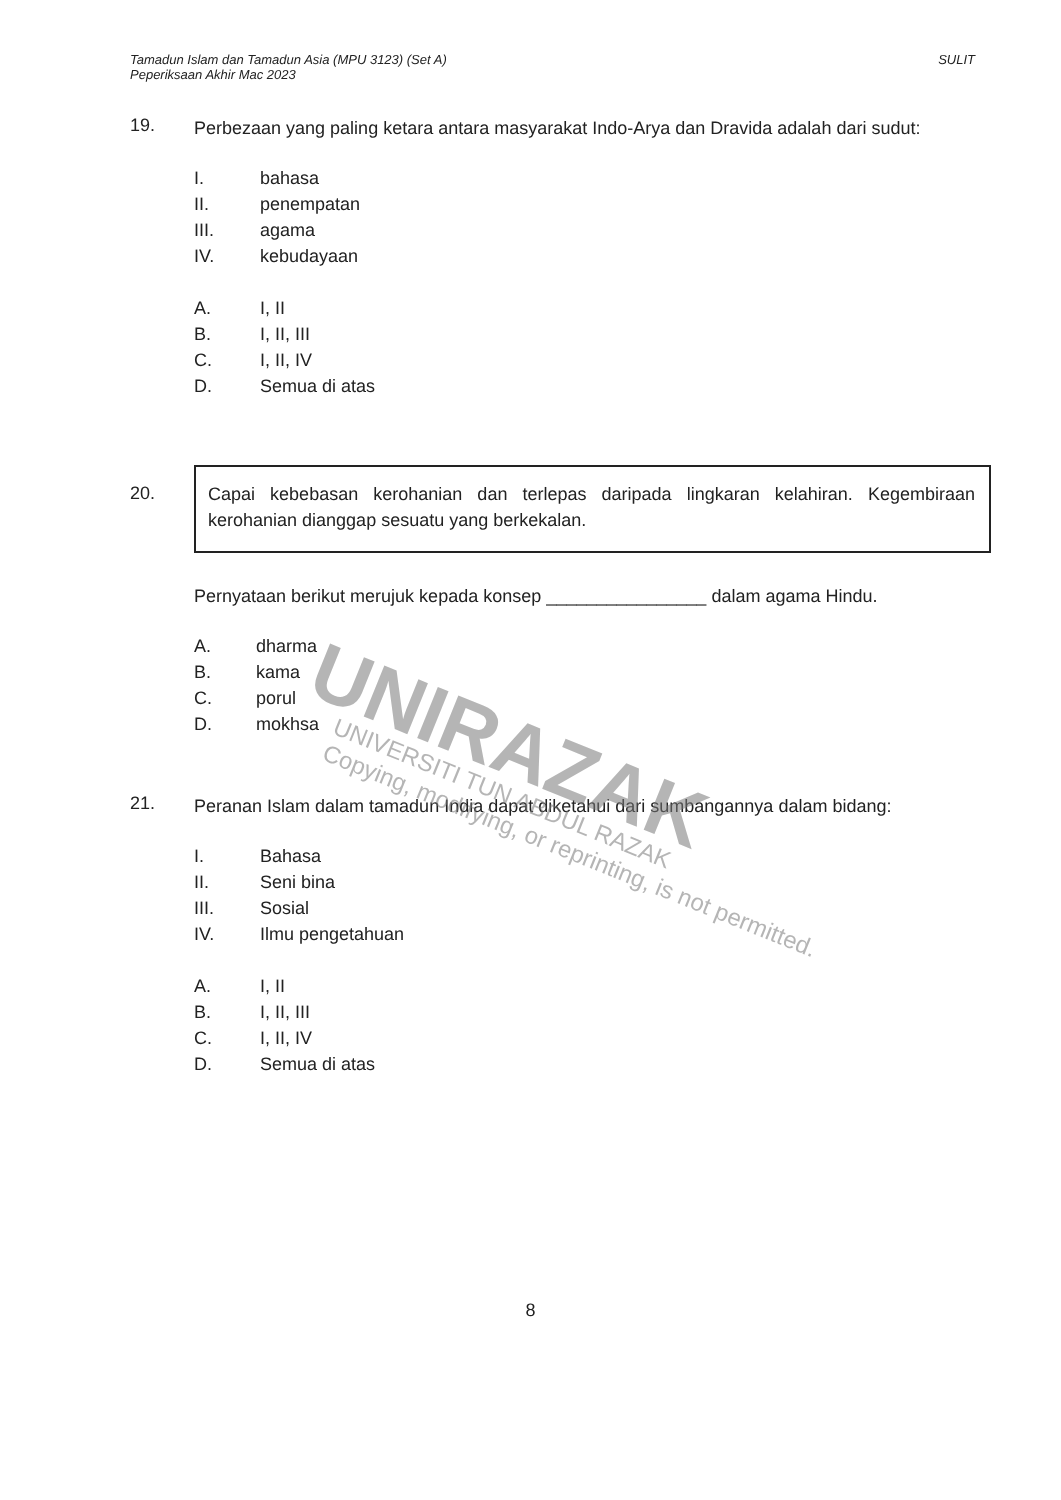Tamadun Islam dan Tamadun Asia (MPU 3123) (Set A)
Peperiksaan Akhir Mac 2023
SULIT
19.
Perbezaan yang paling ketara antara masyarakat Indo-Arya dan Dravida adalah dari sudut:
I. bahasa
II. penempatan
III. agama
IV. kebudayaan
A. I, II
B. I, II, III
C. I, II, IV
D. Semua di atas
20.
Capai kebebasan kerohanian dan terlepas daripada lingkaran kelahiran. Kegembiraan kerohanian dianggap sesuatu yang berkekalan.
Pernyataan berikut merujuk kepada konsep ________________ dalam agama Hindu.
A. dharma
B. kama
C. porul
D. mokhsa
21.
Peranan Islam dalam tamadun India dapat diketahui dari sumbangannya dalam bidang:
I. Bahasa
II. Seni bina
III. Sosial
IV. Ilmu pengetahuan
A. I, II
B. I, II, III
C. I, II, IV
D. Semua di atas
UNIRAZAK
UNIVERSITI TUN ABDUL RAZAK
Copying, modifying, or reprinting, is not permitted.
8